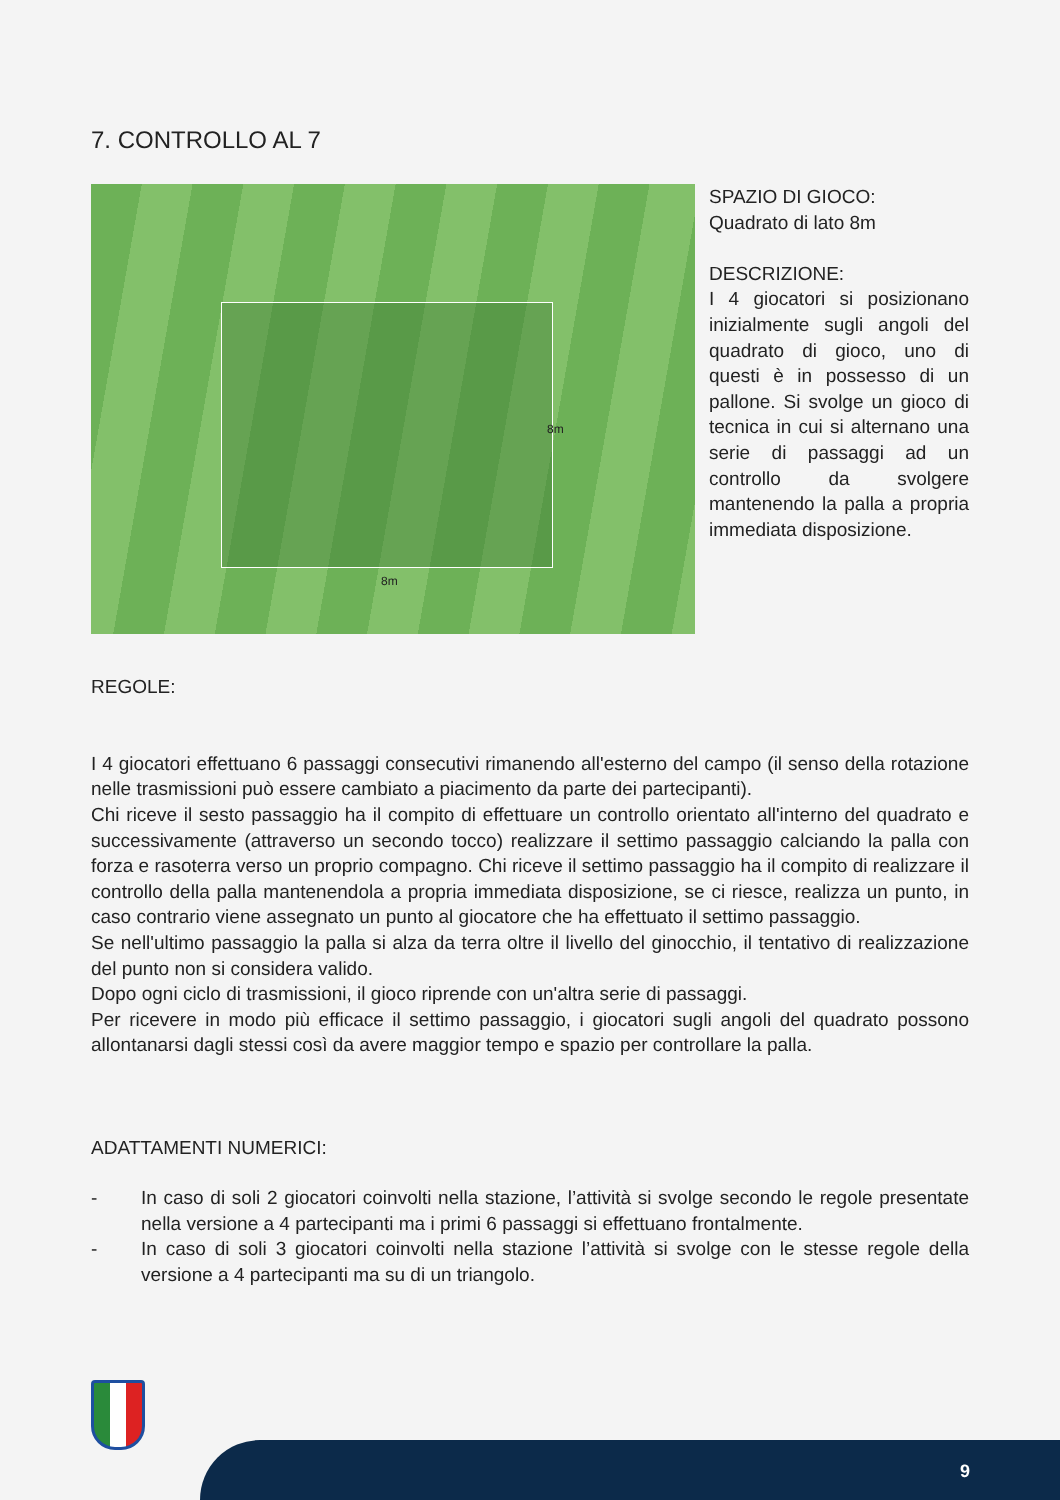7. CONTROLLO AL 7
8m
8m
SPAZIO DI GIOCO:
Quadrato di lato 8m
DESCRIZIONE:
I 4 giocatori si posizionano inizialmente sugli angoli del quadrato di gioco, uno di questi è in possesso di un pallone. Si svolge un gioco di tecnica in cui si alternano una serie di passaggi ad un controllo da svolgere mantenendo la palla a propria immediata disposizione.
REGOLE:
I 4 giocatori effettuano 6 passaggi consecutivi rimanendo all'esterno del campo (il senso della rotazione nelle trasmissioni può essere cambiato a piacimento da parte dei partecipanti).
Chi riceve il sesto passaggio ha il compito di effettuare un controllo orientato all'interno del quadrato e successivamente (attraverso un secondo tocco) realizzare il settimo passaggio calciando la palla con forza e rasoterra verso un proprio compagno. Chi riceve il settimo passaggio ha il compito di realizzare il controllo della palla mantenendola a propria immediata disposizione, se ci riesce, realizza un punto, in caso contrario viene assegnato un punto al giocatore che ha effettuato il settimo passaggio.
Se nell'ultimo passaggio la palla si alza da terra oltre il livello del ginocchio, il tentativo di realizzazione del punto non si considera valido.
Dopo ogni ciclo di trasmissioni, il gioco riprende con un'altra serie di passaggi.
Per ricevere in modo più efficace il settimo passaggio, i giocatori sugli angoli del quadrato possono allontanarsi dagli stessi così da avere maggior tempo e spazio per controllare la palla.
ADATTAMENTI NUMERICI:
- In caso di soli 2 giocatori coinvolti nella stazione, l’attività si svolge secondo le regole presentate nella versione a 4 partecipanti ma i primi 6 passaggi si effettuano frontalmente.
- In caso di soli 3 giocatori coinvolti nella stazione l’attività si svolge con le stesse regole della versione a 4 partecipanti ma su di un triangolo.
9